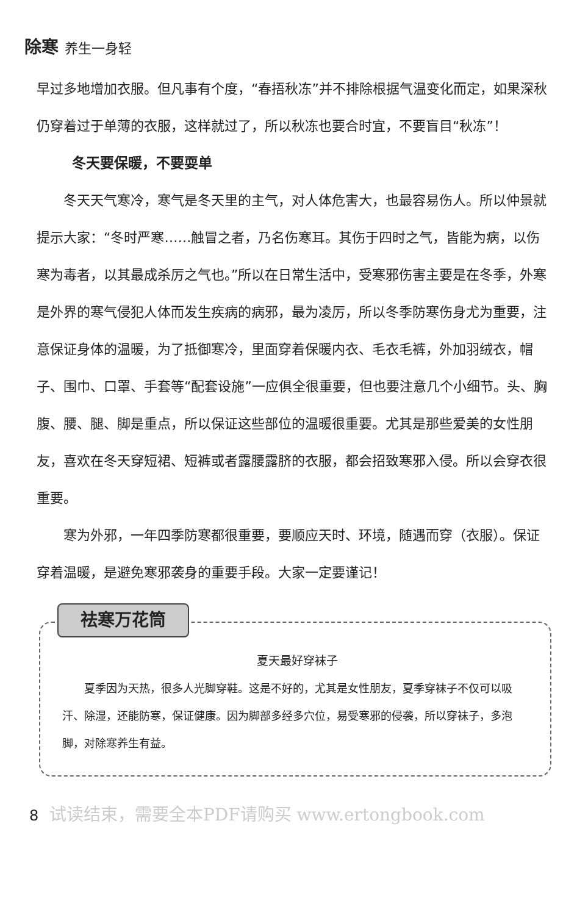除寒 养生一身轻
早过多地增加衣服。但凡事有个度，“春捂秋冻”并不排除根据气温变化而定，如果深秋仍穿着过于单薄的衣服，这样就过了，所以秋冻也要合时宜，不要盲目“秋冻”！
冬天要保暖，不要耍单
冬天天气寒冷，寒气是冬天里的主气，对人体危害大，也最容易伤人。所以仲景就提示大家：“冬时严寒……触冒之者，乃名伤寒耳。其伤于四时之气，皆能为病，以伤寒为毒者，以其最成杀厉之气也。”所以在日常生活中，受寒邪伤害主要是在冬季，外寒是外界的寒气侵犯人体而发生疾病的病邪，最为凌厉，所以冬季防寒伤身尤为重要，注意保证身体的温暖，为了抵御寒冷，里面穿着保暖内衣、毛衣毛裤，外加羽绒衣，帽子、围巾、口罩、手套等“配套设施”一应俱全很重要，但也要注意几个小细节。头、胸腹、腰、腿、脚是重点，所以保证这些部位的温暖很重要。尤其是那些爱美的女性朋友，喜欢在冬天穿短裙、短裤或者露腰露脐的衣服，都会招致寒邪入侵。所以会穿衣很重要。
寒为外邪，一年四季防寒都很重要，要顺应天时、环境，随遇而穿（衣服）。保证穿着温暖，是避免寒邪袭身的重要手段。大家一定要谨记！
祛寒万花筒
夏天最好穿袜子
夏季因为天热，很多人光脚穿鞋。这是不好的，尤其是女性朋友，夏季穿袜子不仅可以吸汗、除湿，还能防寒，保证健康。因为脚部多经多穴位，易受寒邪的侵袭，所以穿袜子，多泡脚，对除寒养生有益。
8 试读结束，需要全本PDF请购买 www.ertongbook.com